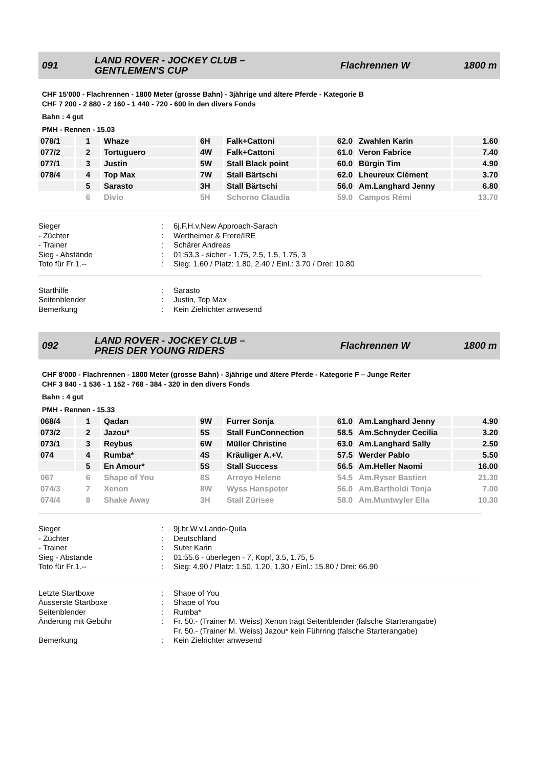091
LAND ROVER - JOCKEY CLUB –
GENTLEMEN'S CUP
Flachrennen W 1800 m
CHF 15'000 - Flachrennen - 1800 Meter (grosse Bahn) - 3jährige und ältere Pferde - Kategorie B
CHF 7 200 - 2 880 - 2 160 - 1 440 - 720 - 600 in den divers Fonds
Bahn : 4 gut
PMH - Rennen - 15.03
| 078/1 | 1 | Whaze | 6H | Falk+Cattoni | 62.0 | Zwahlen Karin | 1.60 |
| 077/2 | 2 | Tortuguero | 4W | Falk+Cattoni | 61.0 | Veron Fabrice | 7.40 |
| 077/1 | 3 | Justin | 5W | Stall Black point | 60.0 | Bürgin Tim | 4.90 |
| 078/4 | 4 | Top Max | 7W | Stall Bärtschi | 62.0 | Lheureux Clément | 3.70 |
| | 5 | Sarasto | 3H | Stall Bärtschi | 56.0 | Am.Langhard Jenny | 6.80 |
| | 6 | Divio | 5H | Schorno Claudia | 59.0 | Campos Rémi | 13.70 |
| Sieger | : | 6j.F.H.v.New Approach-Sarach |
| - Züchter | : | Wertheimer & Frere/IRE |
| - Trainer | : | Schärer Andreas |
| Sieg - Abstände | : | 01:53.3 - sicher - 1.75, 2.5, 1.5, 1.75, 3 |
| Toto für Fr.1.-- | : | Sieg: 1.60 / Platz: 1.80, 2.40 / Einl.: 3.70 / Drei: 10.80 |
| Starthilfe | : | Sarasto |
| Seitenblender | : | Justin, Top Max |
| Bemerkung | : | Kein Zielrichter anwesend |
092
LAND ROVER - JOCKEY CLUB –
PREIS DER YOUNG RIDERS
Flachrennen W 1800 m
CHF 8'000 - Flachrennen - 1800 Meter (grosse Bahn) - 3jährige und ältere Pferde - Kategorie F – Junge Reiter
CHF 3 840 - 1 536 - 1 152 - 768 - 384 - 320 in den divers Fonds
Bahn : 4 gut
PMH - Rennen - 15.33
| 068/4 | 1 | Qadan | 9W | Furrer Sonja | 61.0 | Am.Langhard Jenny | 4.90 |
| 073/2 | 2 | Jazou* | 5S | Stall FunConnection | 58.5 | Am.Schnyder Cecilia | 3.20 |
| 073/1 | 3 | Reybus | 6W | Müller Christine | 63.0 | Am.Langhard Sally | 2.50 |
| 074 | 4 | Rumba* | 4S | Kräuliger A.+V. | 57.5 | Werder Pablo | 5.50 |
| | 5 | En Amour* | 5S | Stall Success | 56.5 | Am.Heller Naomi | 16.00 |
| 067 | 6 | Shape of You | 8S | Arroyo Helene | 54.5 | Am.Ryser Bastien | 21.30 |
| 074/3 | 7 | Xenon | 8W | Wyss Hanspeter | 56.0 | Am.Bartholdi Tonja | 7.00 |
| 074/4 | 8 | Shake Away | 3H | Stall Zürisee | 58.0 | Am.Muntwyler Ella | 10.30 |
| Sieger | : | 9j.br.W.v.Lando-Quila |
| - Züchter | : | Deutschland |
| - Trainer | : | Suter Karin |
| Sieg - Abstände | : | 01:55.6 - überlegen - 7, Kopf, 3.5, 1.75, 5 |
| Toto für Fr.1.-- | : | Sieg: 4.90 / Platz: 1.50, 1.20, 1.30 / Einl.: 15.80 / Drei: 66.90 |
| Letzte Startboxe | : | Shape of You |
| Äusserste Startboxe | : | Shape of You |
| Seitenblender | : | Rumba* |
| Änderung mit Gebühr | : | Fr. 50.- (Trainer M. Weiss) Xenon trägt Seitenblender (falsche Starterangabe) Fr. 50.- (Trainer M. Weiss) Jazou* kein Führring (falsche Starterangabe) |
| Bemerkung | : | Kein Zielrichter anwesend |